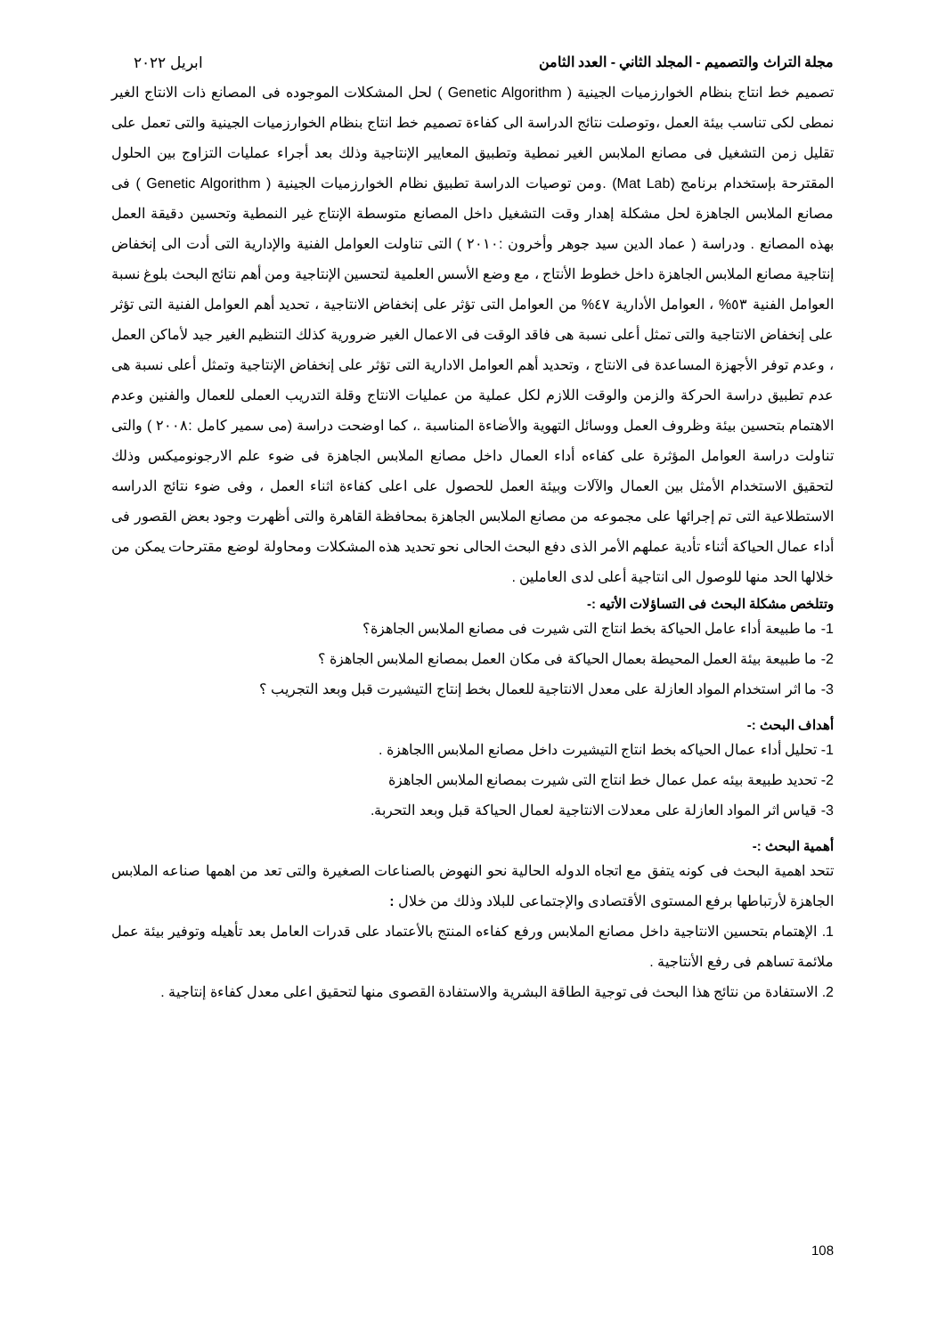مجلة التراث والتصميم - المجلد الثاني - العدد الثامن ابريل ٢٠٢٢
تصميم خط انتاج بنظام الخوارزميات الجينية ( Genetic Algorithm ) لحل المشكلات الموجوده فى المصانع ذات الانتاج الغير نمطى لكى تناسب بيئة العمل ،وتوصلت نتائج الدراسة الى كفاءة تصميم خط انتاج بنظام الخوارزميات الجينية والتى تعمل على تقليل زمن التشغيل فى مصانع الملابس الغير نمطية وتطبيق المعايير الإنتاجية وذلك بعد أجراء عمليات التزاوج بين الحلول المقترحة بإستخدام برنامج (Mat Lab) .ومن توصيات الدراسة تطبيق نظام الخوارزميات الجينية ( Genetic Algorithm ) فى مصانع الملابس الجاهزة لحل مشكلة إهدار وقت التشغيل داخل المصانع متوسطة الإنتاج غير النمطية وتحسين دقيقة العمل بهذه المصانع . ودراسة ( عماد الدين سيد جوهر وأخرون :٢٠١٠ ) التى تناولت العوامل الفنية والإدارية التى أدت الى إنخفاض إنتاجية مصانع الملابس الجاهزة داخل خطوط الأنتاج ، مع وضع الأسس العلمية لتحسين الإنتاجية ومن أهم نتائج البحث بلوغ نسبة العوامل الفنية ٥٣% ، العوامل الأدارية ٤٧% من العوامل التى تؤثر على إنخفاض الانتاجية ، تحديد أهم العوامل الفنية التى تؤثر على إنخفاض الانتاجية والتى تمثل أعلى نسبة هى فاقد الوقت فى الاعمال الغير ضرورية كذلك التنظيم الغير جيد لأماكن العمل ، وعدم توفر الأجهزة المساعدة فى الانتاج ، وتحديد أهم العوامل الادارية التى تؤثر على إنخفاض الإنتاجية وتمثل أعلى نسبة هى عدم تطبيق دراسة الحركة والزمن والوقت اللازم لكل عملية من عمليات الانتاج وقلة التدريب العملى للعمال والفنين وعدم الاهتمام بتحسين بيئة وظروف العمل ووسائل التهوية والأضاءة المناسبة .، كما اوضحت دراسة (مى سمير كامل :٢٠٠٨ ) والتى تناولت دراسة العوامل المؤثرة على كفاءه أداء العمال داخل مصانع الملابس الجاهزة فى ضوء علم الارجونوميكس وذلك لتحقيق الاستخدام الأمثل بين العمال والآلات وبيئة العمل للحصول على اعلى كفاءة اثناء العمل ، وفى ضوء نتائج الدراسه الاستطلاعية التى تم إجرائها على مجموعه من مصانع الملابس الجاهزة بمحافظة القاهرة والتى أظهرت وجود بعض القصور فى أداء عمال الحياكة أثناء تأدية عملهم الأمر الذى دفع البحث الحالى نحو تحديد هذه المشكلات ومحاولة لوضع مقترحات يمكن من خلالها الحد منها للوصول الى انتاجية أعلى لدى العاملين .
وتتلخص مشكلة البحث فى التساؤلات الأتيه :-
1- ما طبيعة أداء عامل الحياكة بخط انتاج التى شيرت فى مصانع الملابس الجاهزة؟
2- ما طبيعة بيئة العمل المحيطة بعمال الحياكة فى مكان العمل بمصانع الملابس الجاهزة ؟
3- ما اثر استخدام المواد العازلة على معدل الانتاجية للعمال بخط إنتاج التيشيرت قبل وبعد التجريب ؟
أهداف البحث :-
1- تحليل أداء عمال الحياكه بخط انتاج التيشيرت داخل مصانع الملابس االجاهزة .
2- تحديد طبيعة بيئه عمل عمال خط انتاج التى شيرت بمصانع الملابس الجاهزة
3- قياس اثر المواد العازلة على معدلات الانتاجية لعمال الحياكة قبل وبعد التحربة.
أهمية البحث :-
تتحد اهمية البحث فى كونه يتفق مع اتجاه الدوله الحالية نحو النهوض بالصناعات الصغيرة والتى تعد من اهمها صناعه الملابس الجاهزة لأرتباطها برفع المستوى الأقتصادى والإجتماعى للبلاد وذلك من خلال :
1. الإهتمام بتحسين الانتاجية داخل مصانع الملابس ورفع كفاءه المنتج بالأعتماد على قدرات العامل بعد تأهيله وتوفير بيئة عمل ملائمة تساهم فى رفع الأنتاجية .
2. الاستفادة من نتائج هذا البحث فى توجية الطاقة البشرية والاستفادة القصوى منها لتحقيق اعلى معدل كفاءة إنتاجية .
108